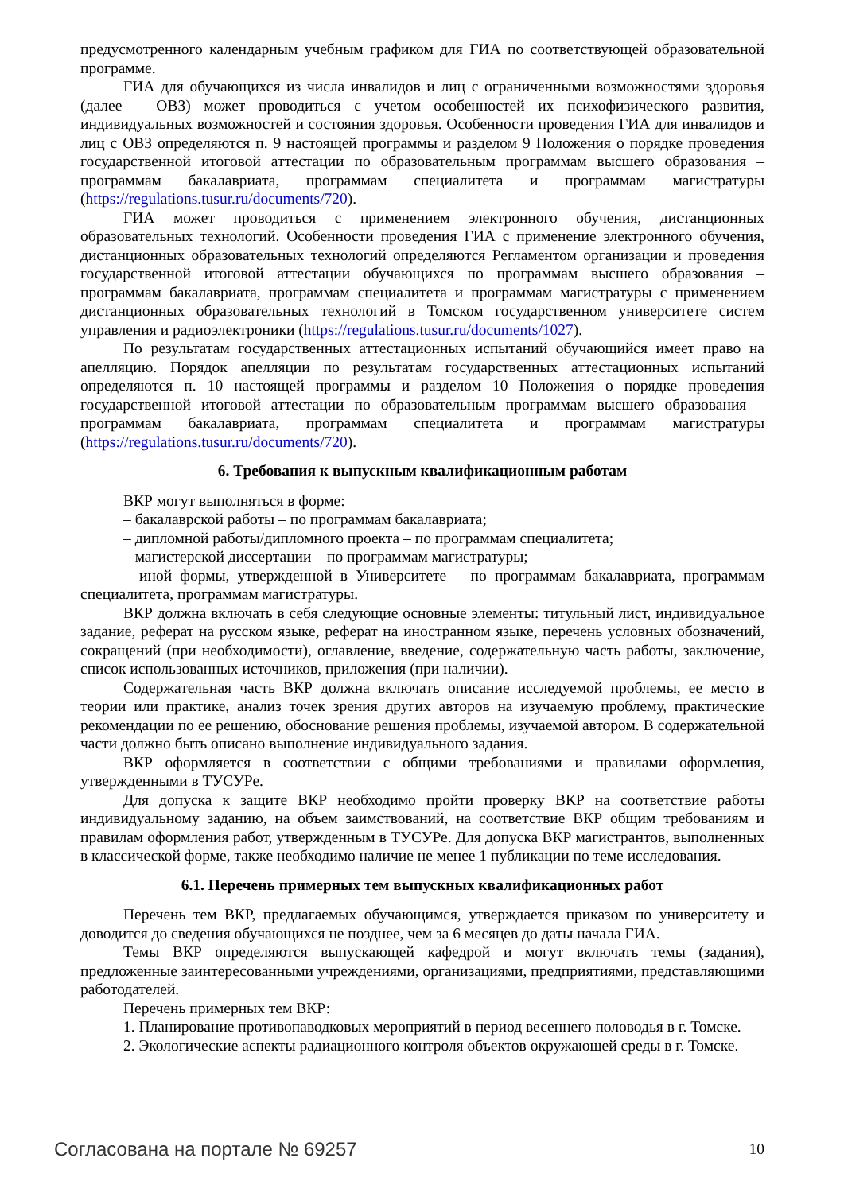предусмотренного календарным учебным графиком для ГИА по соответствующей образовательной программе.
ГИА для обучающихся из числа инвалидов и лиц с ограниченными возможностями здоровья (далее – ОВЗ) может проводиться с учетом особенностей их психофизического развития, индивидуальных возможностей и состояния здоровья. Особенности проведения ГИА для инвалидов и лиц с ОВЗ определяются п. 9 настоящей программы и разделом 9 Положения о порядке проведения государственной итоговой аттестации по образовательным программам высшего образования – программам бакалавриата, программам специалитета и программам магистратуры (https://regulations.tusur.ru/documents/720).
ГИА может проводиться с применением электронного обучения, дистанционных образовательных технологий. Особенности проведения ГИА с применение электронного обучения, дистанционных образовательных технологий определяются Регламентом организации и проведения государственной итоговой аттестации обучающихся по программам высшего образования – программам бакалавриата, программам специалитета и программам магистратуры с применением дистанционных образовательных технологий в Томском государственном университете систем управления и радиоэлектроники (https://regulations.tusur.ru/documents/1027).
По результатам государственных аттестационных испытаний обучающийся имеет право на апелляцию. Порядок апелляции по результатам государственных аттестационных испытаний определяются п. 10 настоящей программы и разделом 10 Положения о порядке проведения государственной итоговой аттестации по образовательным программам высшего образования – программам бакалавриата, программам специалитета и программам магистратуры (https://regulations.tusur.ru/documents/720).
6. Требования к выпускным квалификационным работам
ВКР могут выполняться в форме:
– бакалаврской работы – по программам бакалавриата;
– дипломной работы/дипломного проекта – по программам специалитета;
– магистерской диссертации – по программам магистратуры;
– иной формы, утвержденной в Университете – по программам бакалавриата, программам специалитета, программам магистратуры.
ВКР должна включать в себя следующие основные элементы: титульный лист, индивидуальное задание, реферат на русском языке, реферат на иностранном языке, перечень условных обозначений, сокращений (при необходимости), оглавление, введение, содержательную часть работы, заключение, список использованных источников, приложения (при наличии).
Содержательная часть ВКР должна включать описание исследуемой проблемы, ее место в теории или практике, анализ точек зрения других авторов на изучаемую проблему, практические рекомендации по ее решению, обоснование решения проблемы, изучаемой автором. В содержательной части должно быть описано выполнение индивидуального задания.
ВКР оформляется в соответствии с общими требованиями и правилами оформления, утвержденными в ТУСУРе.
Для допуска к защите ВКР необходимо пройти проверку ВКР на соответствие работы индивидуальному заданию, на объем заимствований, на соответствие ВКР общим требованиям и правилам оформления работ, утвержденным в ТУСУРе. Для допуска ВКР магистрантов, выполненных в классической форме, также необходимо наличие не менее 1 публикации по теме исследования.
6.1. Перечень примерных тем выпускных квалификационных работ
Перечень тем ВКР, предлагаемых обучающимся, утверждается приказом по университету и доводится до сведения обучающихся не позднее, чем за 6 месяцев до даты начала ГИА.
Темы ВКР определяются выпускающей кафедрой и могут включать темы (задания), предложенные заинтересованными учреждениями, организациями, предприятиями, представляющими работодателей.
Перечень примерных тем ВКР:
1. Планирование противопаводковых мероприятий в период весеннего половодья в г. Томске.
2. Экологические аспекты радиационного контроля объектов окружающей среды в г. Томске.
Согласована на портале № 69257 10